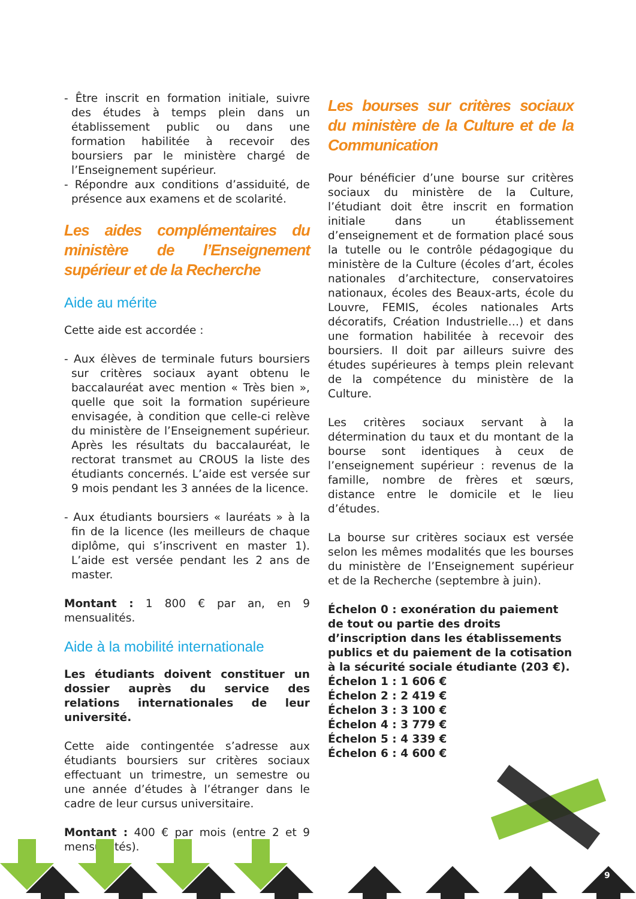- Être inscrit en formation initiale, suivre des études à temps plein dans un établissement public ou dans une formation habilitée à recevoir des boursiers par le ministère chargé de l’Enseignement supérieur.
- Répondre aux conditions d’assiduité, de présence aux examens et de scolarité.
Les aides complémentaires du ministère de l’Enseignement supérieur et de la Recherche
Aide au mérite
Cette aide est accordée :
- Aux élèves de terminale futurs boursiers sur critères sociaux ayant obtenu le baccalauréat avec mention « Très bien », quelle que soit la formation supérieure envisagée, à condition que celle-ci relève du ministère de l’Enseignement supérieur. Après les résultats du baccalauréat, le rectorat transmet au CROUS la liste des étudiants concernés. L’aide est versée sur 9 mois pendant les 3 années de la licence.
- Aux étudiants boursiers « lauréats » à la fin de la licence (les meilleurs de chaque diplôme, qui s’inscrivent en master 1). L’aide est versée pendant les 2 ans de master.
Montant : 1 800 € par an, en 9 mensualités.
Aide à la mobilité internationale
Les étudiants doivent constituer un dossier auprès du service des relations internationales de leur université.
Cette aide contingentée s’adresse aux étudiants boursiers sur critères sociaux effectuant un trimestre, un semestre ou une année d’études à l’étranger dans le cadre de leur cursus universitaire.
Montant : 400 € par mois (entre 2 et 9 mensualités).
Les bourses sur critères sociaux du ministère de la Culture et de la Communication
Pour bénéficier d’une bourse sur critères sociaux du ministère de la Culture, l’étudiant doit être inscrit en formation initiale dans un établissement d’enseignement et de formation placé sous la tutelle ou le contrôle pédagogique du ministère de la Culture (écoles d’art, écoles nationales d’architecture, conservatoires nationaux, écoles des Beaux-arts, école du Louvre, FEMIS, écoles nationales Arts décoratifs, Création Industrielle…) et dans une formation habilitée à recevoir des boursiers. Il doit par ailleurs suivre des études supérieures à temps plein relevant de la compétence du ministère de la Culture.
Les critères sociaux servant à la détermination du taux et du montant de la bourse sont identiques à ceux de l’enseignement supérieur : revenus de la famille, nombre de frères et sœurs, distance entre le domicile et le lieu d’études.
La bourse sur critères sociaux est versée selon les mêmes modalités que les bourses du ministère de l’Enseignement supérieur et de la Recherche (septembre à juin).
Échelon 0 : exonération du paiement de tout ou partie des droits d’inscription dans les établissements publics et du paiement de la cotisation à la sécurité sociale étudiante (203 €).
Échelon 1 : 1 606 €
Échelon 2 : 2 419 €
Échelon 3 : 3 100 €
Échelon 4 : 3 779 €
Échelon 5 : 4 339 €
Échelon 6 : 4 600 €
9